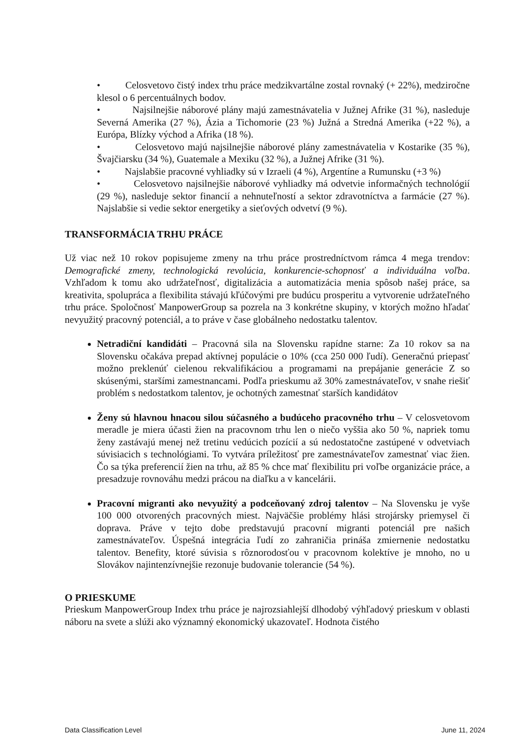• Celosvetovo čistý index trhu práce medzikvartálne zostal rovnaký (+ 22%), medziročne klesol o 6 percentuálnych bodov.
• Najsilnejšie náborové plány majú zamestnávatelia v Južnej Afrike (31 %), nasleduje Severná Amerika (27 %), Ázia a Tichomorie (23 %) Južná a Stredná Amerika (+22 %), a Európa, Blízky východ a Afrika (18 %).
• Celosvetovo majú najsilnejšie náborové plány zamestnávatelia v Kostarike (35 %), Švajčiarsku (34 %), Guatemale a Mexiku (32 %), a Južnej Afrike (31 %).
• Najslabšie pracovné vyhliadky sú v Izraeli (4 %), Argentíne a Rumunsku (+3 %)
• Celosvetovo najsilnejšie náborové vyhliadky má odvetvie informačných technológií (29 %), nasleduje sektor financií a nehnuteľností a sektor zdravotníctva a farmácie (27 %). Najslabšie si vedie sektor energetiky a sieťových odvetví (9 %).
TRANSFORMÁCIA TRHU PRÁCE
Už viac než 10 rokov popisujeme zmeny na trhu práce prostredníctvom rámca 4 mega trendov: Demografické zmeny, technologická revolúcia, konkurencie-schopnosť a individuálna voľba. Vzhľadom k tomu ako udržateľnosť, digitalizácia a automatizácia menia spôsob našej práce, sa kreativita, spolupráca a flexibilita stávajú kľúčovými pre budúcu prosperitu a vytvorenie udržateľného trhu práce. Spoločnosť ManpowerGroup sa pozrela na 3 konkrétne skupiny, v ktorých možno hľadať nevyužitý pracovný potenciál, a to práve v čase globálneho nedostatku talentov.
Netradiční kandidáti – Pracovná sila na Slovensku rapídne starne: Za 10 rokov sa na Slovensku očakáva prepad aktívnej populácie o 10% (cca 250 000 ľudí). Generačnú priepasť možno preklenúť cielenou rekvalifikáciou a programami na prepájanie generácie Z so skúsenými, staršími zamestnancami. Podľa prieskumu až 30% zamestnávateľov, v snahe riešiť problém s nedostatkom talentov, je ochotných zamestnať starších kandidátov
Ženy sú hlavnou hnacou silou súčasného a budúceho pracovného trhu – V celosvetovom meradle je miera účasti žien na pracovnom trhu len o niečo vyššia ako 50 %, napriek tomu ženy zastávajú menej než tretinu vedúcich pozícií a sú nedostatočne zastúpené v odvetviach súvisiacich s technológiami. To vytvára príležitosť pre zamestnávateľov zamestnať viac žien. Čo sa týka preferencií žien na trhu, až 85 % chce mať flexibilitu pri voľbe organizácie práce, a presadzuje rovnováhu medzi prácou na diaľku a v kancelárii.
Pracovní migranti ako nevyužitý a podceňovaný zdroj talentov – Na Slovensku je vyše 100 000 otvorených pracovných miest. Najväčšie problémy hlási strojársky priemysel či doprava. Práve v tejto dobe predstavujú pracovní migranti potenciál pre našich zamestnávateľov. Úspešná integrácia ľudí zo zahraničia prináša zmiernenie nedostatku talentov. Benefity, ktoré súvisia s rôznorodosťou v pracovnom kolektíve je mnoho, no u Slovákov najintenzívnejšie rezonuje budovanie tolerancie (54 %).
O PRIESKUME
Prieskum ManpowerGroup Index trhu práce je najrozsiahlejší dlhodobý výhľadový prieskum v oblasti náboru na svete a slúži ako významný ekonomický ukazovateľ. Hodnota čistého
Data Classification Level June 11, 2024